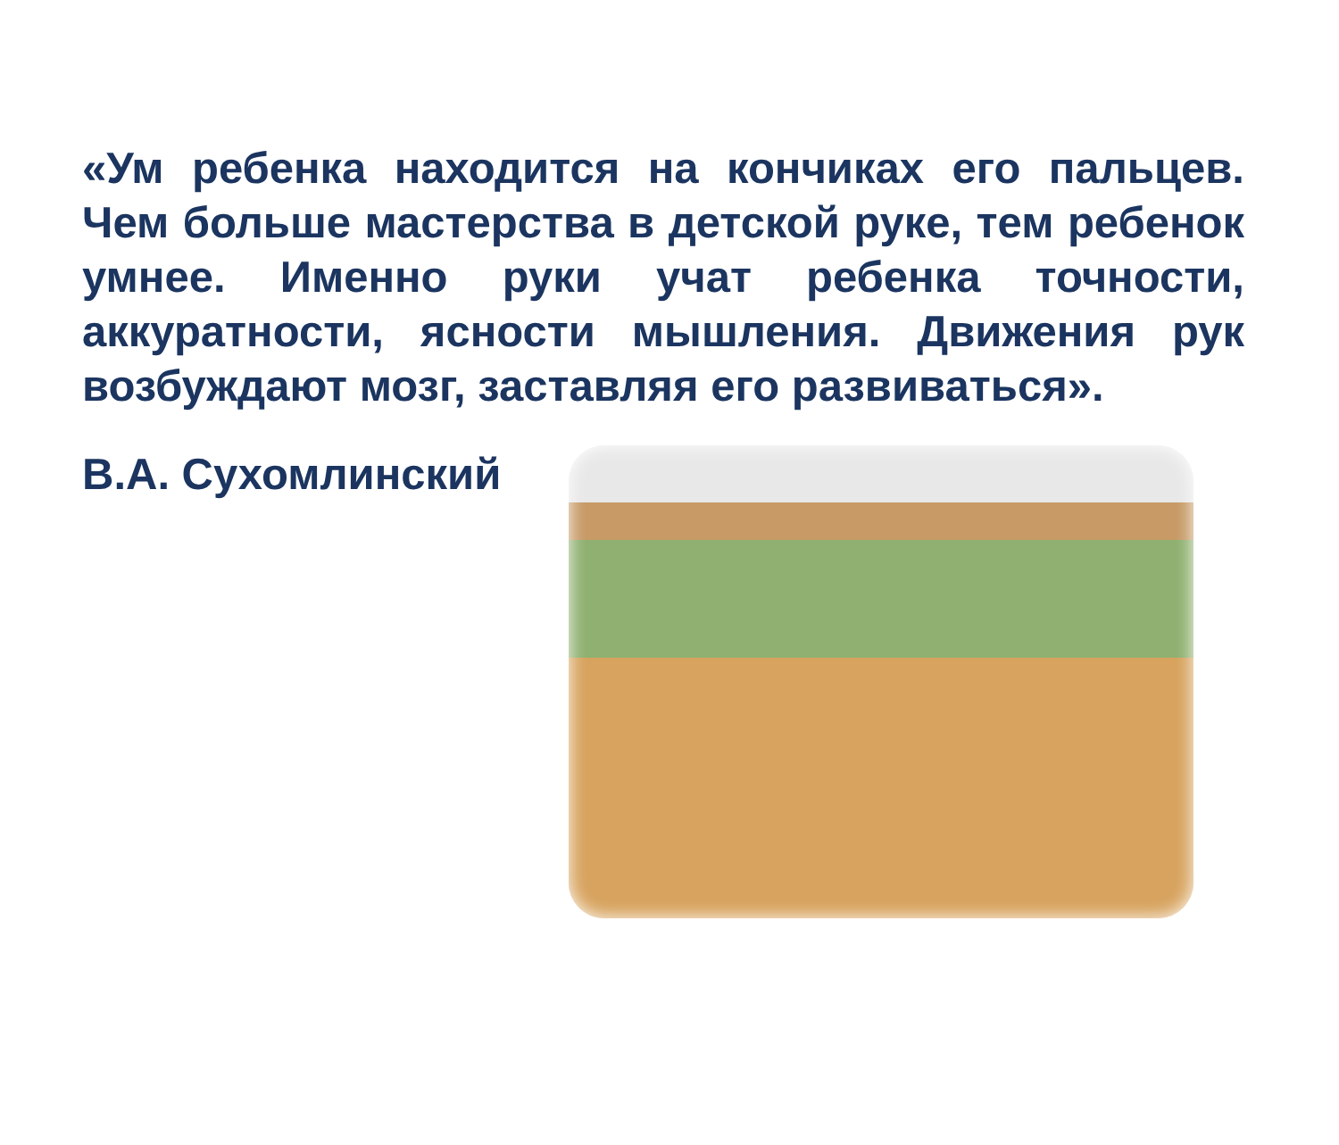«Ум ребенка находится на кончиках его пальцев. Чем больше мастерства в детской руке, тем ребенок умнее. Именно руки учат ребенка точности, аккуратности, ясности мышления. Движения рук возбуждают мозг, заставляя его развиваться».
В.А. Сухомлинский